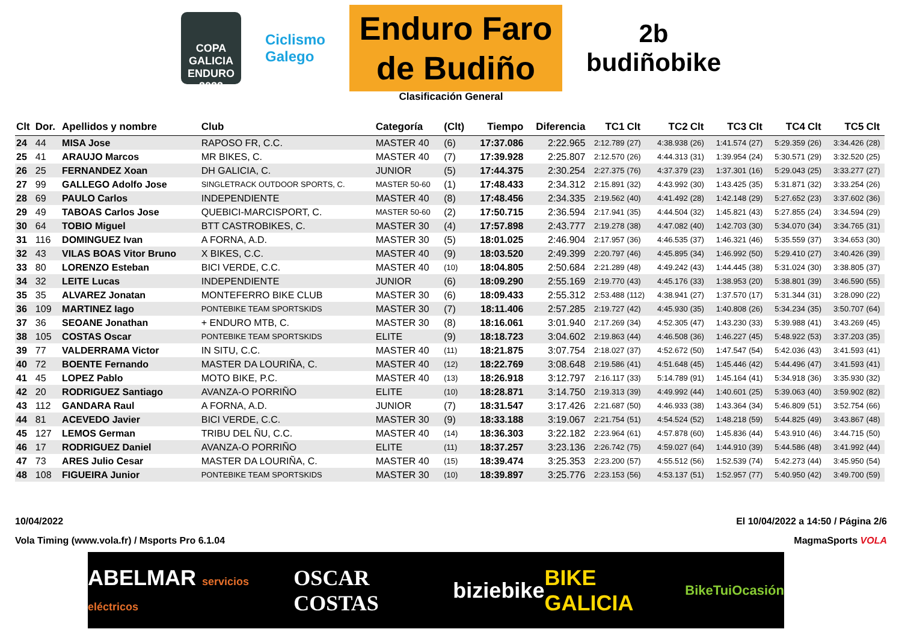COPA GALICIA ENDURO 2022
Ciclismo
Galego
Enduro Faro
de Budiño
2b
budiñobike
Clasificación General
| Clt | Dor. | Apellidos y nombre | Club | Categoría | (Clt) | Tiempo | Diferencia | TC1 | Clt | TC2 | Clt | TC3 | Clt | TC4 | Clt | TC5 | Clt |
| --- | --- | --- | --- | --- | --- | --- | --- | --- | --- | --- | --- | --- | --- | --- | --- | --- | --- |
| 24 | 44 | MISA Jose | RAPOSO FR, C.C. | MASTER 40 | (6) | 17:37.086 | 2:22.965 | 2:12.789 | (27) | 4:38.938 | (26) | 1:41.574 | (27) | 5:29.359 | (26) | 3:34.426 | (28) |
| 25 | 41 | ARAUJO Marcos | MR BIKES, C. | MASTER 40 | (7) | 17:39.928 | 2:25.807 | 2:12.570 | (26) | 4:44.313 | (31) | 1:39.954 | (24) | 5:30.571 | (29) | 3:32.520 | (25) |
| 26 | 25 | FERNANDEZ Xoan | DH GALICIA, C. | JUNIOR | (5) | 17:44.375 | 2:30.254 | 2:27.375 | (76) | 4:37.379 | (23) | 1:37.301 | (16) | 5:29.043 | (25) | 3:33.277 | (27) |
| 27 | 99 | GALLEGO Adolfo Jose | SINGLETRACK OUTDOOR SPORTS, C. | MASTER 50-60 | (1) | 17:48.433 | 2:34.312 | 2:15.891 | (32) | 4:43.992 | (30) | 1:43.425 | (35) | 5:31.871 | (32) | 3:33.254 | (26) |
| 28 | 69 | PAULO Carlos | INDEPENDIENTE | MASTER 40 | (8) | 17:48.456 | 2:34.335 | 2:19.562 | (40) | 4:41.492 | (28) | 1:42.148 | (29) | 5:27.652 | (23) | 3:37.602 | (36) |
| 29 | 49 | TABOAS Carlos Jose | QUEBICI-MARCISPORT, C. | MASTER 50-60 | (2) | 17:50.715 | 2:36.594 | 2:17.941 | (35) | 4:44.504 | (32) | 1:45.821 | (43) | 5:27.855 | (24) | 3:34.594 | (29) |
| 30 | 64 | TOBIO Miguel | BTT CASTROBIKES, C. | MASTER 30 | (4) | 17:57.898 | 2:43.777 | 2:19.278 | (38) | 4:47.082 | (40) | 1:42.703 | (30) | 5:34.070 | (34) | 3:34.765 | (31) |
| 31 | 116 | DOMINGUEZ Ivan | A FORNA, A.D. | MASTER 30 | (5) | 18:01.025 | 2:46.904 | 2:17.957 | (36) | 4:46.535 | (37) | 1:46.321 | (46) | 5:35.559 | (37) | 3:34.653 | (30) |
| 32 | 43 | VILAS BOAS Vitor Bruno | X BIKES, C.C. | MASTER 40 | (9) | 18:03.520 | 2:49.399 | 2:20.797 | (46) | 4:45.895 | (34) | 1:46.992 | (50) | 5:29.410 | (27) | 3:40.426 | (39) |
| 33 | 80 | LORENZO Esteban | BICI VERDE, C.C. | MASTER 40 | (10) | 18:04.805 | 2:50.684 | 2:21.289 | (48) | 4:49.242 | (43) | 1:44.445 | (38) | 5:31.024 | (30) | 3:38.805 | (37) |
| 34 | 32 | LEITE Lucas | INDEPENDIENTE | JUNIOR | (6) | 18:09.290 | 2:55.169 | 2:19.770 | (43) | 4:45.176 | (33) | 1:38.953 | (20) | 5:38.801 | (39) | 3:46.590 | (55) |
| 35 | 35 | ALVAREZ Jonatan | MONTEFERRO BIKE CLUB | MASTER 30 | (6) | 18:09.433 | 2:55.312 | 2:53.488 | (112) | 4:38.941 | (27) | 1:37.570 | (17) | 5:31.344 | (31) | 3:28.090 | (22) |
| 36 | 109 | MARTINEZ Iago | PONTEBIKE TEAM SPORTSKIDS | MASTER 30 | (7) | 18:11.406 | 2:57.285 | 2:19.727 | (42) | 4:45.930 | (35) | 1:40.808 | (26) | 5:34.234 | (35) | 3:50.707 | (64) |
| 37 | 36 | SEOANE Jonathan | + ENDURO MTB, C. | MASTER 30 | (8) | 18:16.061 | 3:01.940 | 2:17.269 | (34) | 4:52.305 | (47) | 1:43.230 | (33) | 5:39.988 | (41) | 3:43.269 | (45) |
| 38 | 105 | COSTAS Oscar | PONTEBIKE TEAM SPORTSKIDS | ELITE | (9) | 18:18.723 | 3:04.602 | 2:19.863 | (44) | 4:46.508 | (36) | 1:46.227 | (45) | 5:48.922 | (53) | 3:37.203 | (35) |
| 39 | 77 | VALDERRAMA Victor | IN SITU, C.C. | MASTER 40 | (11) | 18:21.875 | 3:07.754 | 2:18.027 | (37) | 4:52.672 | (50) | 1:47.547 | (54) | 5:42.036 | (43) | 3:41.593 | (41) |
| 40 | 72 | BOENTE Fernando | MASTER DA LOURIÑA, C. | MASTER 40 | (12) | 18:22.769 | 3:08.648 | 2:19.586 | (41) | 4:51.648 | (45) | 1:45.446 | (42) | 5:44.496 | (47) | 3:41.593 | (41) |
| 41 | 45 | LOPEZ Pablo | MOTO BIKE, P.C. | MASTER 40 | (13) | 18:26.918 | 3:12.797 | 2:16.117 | (33) | 5:14.789 | (91) | 1:45.164 | (41) | 5:34.918 | (36) | 3:35.930 | (32) |
| 42 | 20 | RODRIGUEZ Santiago | AVANZA-O PORRIÑO | ELITE | (10) | 18:28.871 | 3:14.750 | 2:19.313 | (39) | 4:49.992 | (44) | 1:40.601 | (25) | 5:39.063 | (40) | 3:59.902 | (82) |
| 43 | 112 | GANDARA Raul | A FORNA, A.D. | JUNIOR | (7) | 18:31.547 | 3:17.426 | 2:21.687 | (50) | 4:46.933 | (38) | 1:43.364 | (34) | 5:46.809 | (51) | 3:52.754 | (66) |
| 44 | 81 | ACEVEDO Javier | BICI VERDE, C.C. | MASTER 30 | (9) | 18:33.188 | 3:19.067 | 2:21.754 | (51) | 4:54.524 | (52) | 1:48.218 | (59) | 5:44.825 | (49) | 3:43.867 | (48) |
| 45 | 127 | LEMOS German | TRIBU DEL ÑU, C.C. | MASTER 40 | (14) | 18:36.303 | 3:22.182 | 2:23.964 | (61) | 4:57.878 | (60) | 1:45.836 | (44) | 5:43.910 | (46) | 3:44.715 | (50) |
| 46 | 17 | RODRIGUEZ Daniel | AVANZA-O PORRIÑO | ELITE | (11) | 18:37.257 | 3:23.136 | 2:26.742 | (75) | 4:59.027 | (64) | 1:44.910 | (39) | 5:44.586 | (48) | 3:41.992 | (44) |
| 47 | 73 | ARES Julio Cesar | MASTER DA LOURIÑA, C. | MASTER 40 | (15) | 18:39.474 | 3:25.353 | 2:23.200 | (57) | 4:55.512 | (56) | 1:52.539 | (74) | 5:42.273 | (44) | 3:45.950 | (54) |
| 48 | 108 | FIGUEIRA Junior | PONTEBIKE TEAM SPORTSKIDS | MASTER 30 | (10) | 18:39.897 | 3:25.776 | 2:23.153 | (56) | 4:53.137 | (51) | 1:52.957 | (77) | 5:40.950 | (42) | 3:49.700 | (59) |
10/04/2022 El 10/04/2022 a 14:50 / Página 2/6
Vola Timing (www.vola.fr) / Msports Pro 6.1.04 MagmaSports VOLA
ABELMAR servicios eléctricos OSCAR COSTAS biziebike BIKE GALICIA BikeTuiOcasión